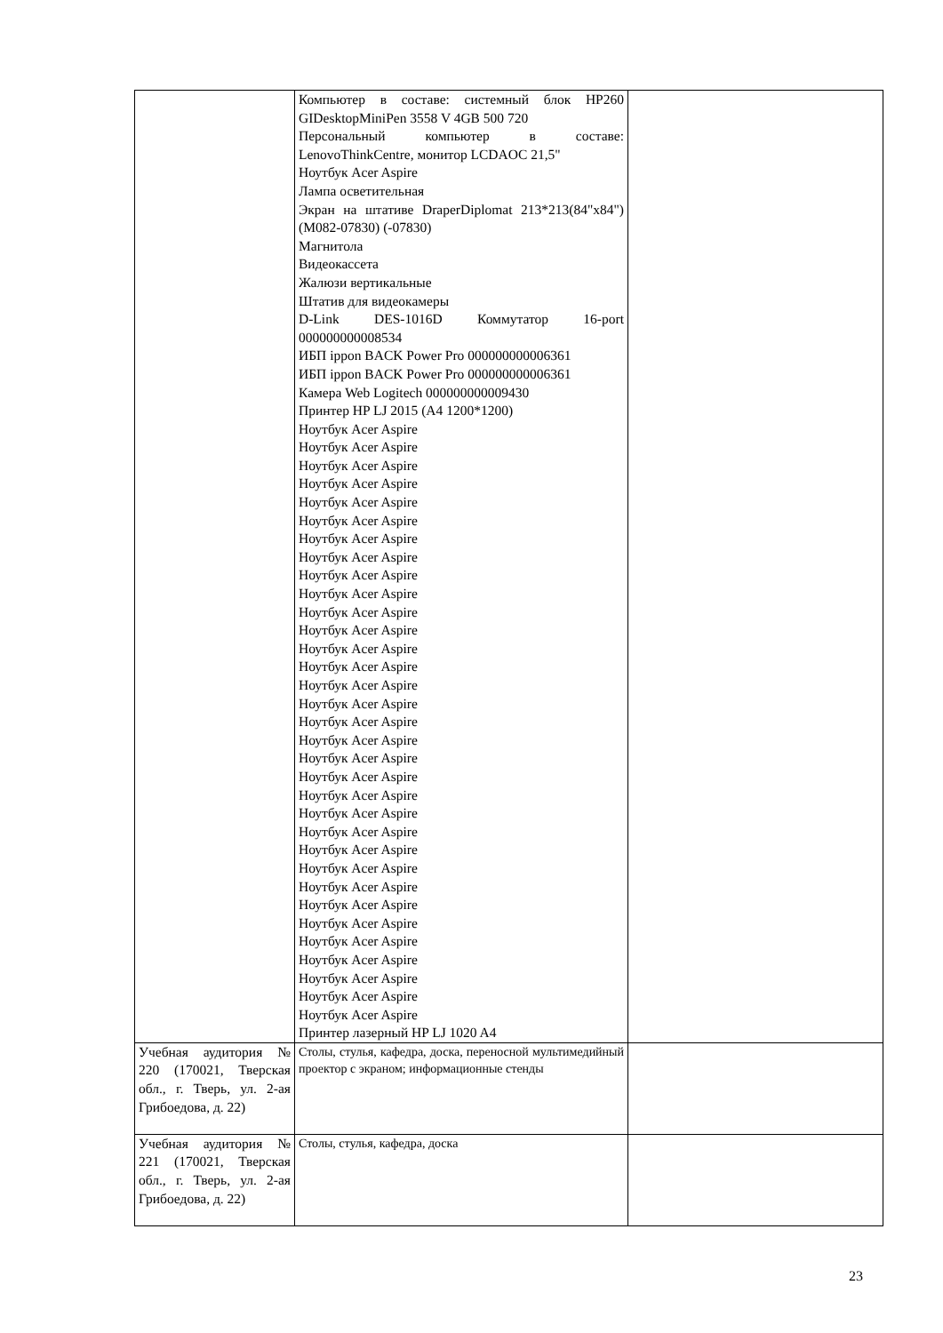| | Компьютер в составе: системный блок HP260 GIDesktopMiniPen 3558 V 4GB 500 720 Персональный компьютер в составе: LenovoThinkCentre, монитор LCDAOC 21,5" Ноутбук Acer Aspire Лампа осветительная Экран на штативе DraperDiplomat 213*213(84"x84") (M082-07830) (-07830) Магнитола Видеокассета Жалюзи вертикальные Штатив для видеокамеры D-Link DES-1016D Коммутатор 16-port 000000000008534 ИБП ippon BACK Power Pro 000000000006361 ИБП ippon BACK Power Pro 000000000006361 Камера Web Logitech 000000000009430 Принтер HP LJ 2015 (A4 1200*1200) Ноутбук Acer Aspire Ноутбук Acer Aspire Ноутбук Acer Aspire Ноутбук Acer Aspire Ноутбук Acer Aspire Ноутбук Acer Aspire Ноутбук Acer Aspire Ноутбук Acer Aspire Ноутбук Acer Aspire Ноутбук Acer Aspire Ноутбук Acer Aspire Ноутбук Acer Aspire Ноутбук Acer Aspire Ноутбук Acer Aspire Ноутбук Acer Aspire Ноутбук Acer Aspire Ноутбук Acer Aspire Ноутбук Acer Aspire Ноутбук Acer Aspire Ноутбук Acer Aspire Ноутбук Acer Aspire Ноутбук Acer Aspire Ноутбук Acer Aspire Ноутбук Acer Aspire Ноутбук Acer Aspire Ноутбук Acer Aspire Ноутбук Acer Aspire Ноутбук Acer Aspire Ноутбук Acer Aspire Ноутбук Acer Aspire Ноутбук Acer Aspire Ноутбук Acer Aspire Ноутбук Acer Aspire Принтер лазерный HP LJ 1020 A4 | |
| Учебная аудитория № 220 (170021, Тверская обл., г. Тверь, ул. 2-ая Грибоедова, д. 22) | Столы, стулья, кафедра, доска, переносной мультимедийный проектор с экраном; информационные стенды | |
| Учебная аудитория № 221 (170021, Тверская обл., г. Тверь, ул. 2-ая Грибоедова, д. 22) | Столы, стулья, кафедра, доска | |
23